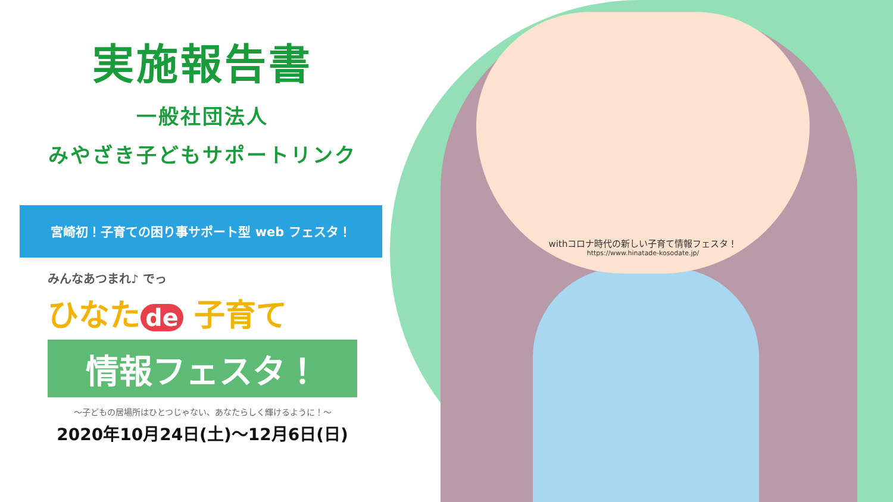実施報告書
一般社団法人
みやざき子どもサポートリンク
宮崎初！子育ての困り事サポート型 web フェスタ！
みんなあつまれ♪ でっ
ひなた de 子育て
情報フェスタ！
～子どもの居場所はひとつじゃない、あなたらしく輝けるように！～
2020年10月24日(土)～12月6日(日)
withコロナ時代の新しい子育て情報フェスタ！
https://www.hinatade-kosodate.jp/